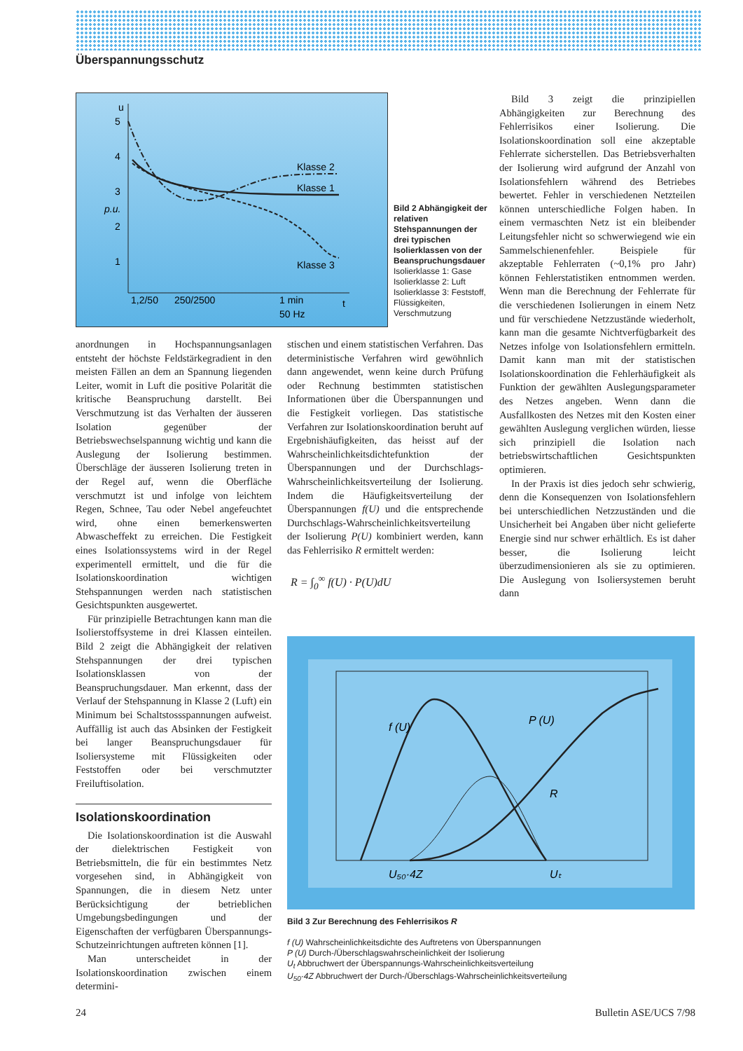Überspannungsschutz
u
5
4
3
p.u.
2
1
Klasse 2
Klasse 1
Klasse 3
1,2/50
250/2500
1 min
50 Hz
t
Bild 2 Abhängigkeit der relativen Stehspannungen der drei typischen Isolierklassen von der Beanspruchungsdauer
Isolierklasse 1: Gase
Isolierklasse 2: Luft
Isolierklasse 3: Feststoff, Flüssigkeiten, Verschmutzung
anordnungen in Hochspannungsanlagen entsteht der höchste Feldstärkegradient in den meisten Fällen an dem an Spannung liegenden Leiter, womit in Luft die positive Polarität die kritische Beanspruchung darstellt. Bei Verschmutzung ist das Verhalten der äusseren Isolation gegenüber der Betriebswechselspannung wichtig und kann die Auslegung der Isolierung bestimmen. Überschläge der äusseren Isolierung treten in der Regel auf, wenn die Oberfläche verschmutzt ist und infolge von leichtem Regen, Schnee, Tau oder Nebel angefeuchtet wird, ohne einen bemerkenswerten Abwascheffekt zu erreichen. Die Festigkeit eines Isolationssystems wird in der Regel experimentell ermittelt, und die für die Isolationskoordination wichtigen Stehspannungen werden nach statistischen Gesichtspunkten ausgewertet.
Für prinzipielle Betrachtungen kann man die Isolierstoffsysteme in drei Klassen einteilen. Bild 2 zeigt die Abhängigkeit der relativen Stehspannungen der drei typischen Isolationsklassen von der Beanspruchungsdauer. Man erkennt, dass der Verlauf der Stehspannung in Klasse 2 (Luft) ein Minimum bei Schaltstossspannungen aufweist. Auffällig ist auch das Absinken der Festigkeit bei langer Beanspruchungsdauer für Isoliersysteme mit Flüssigkeiten oder Feststoffen oder bei verschmutzter Freiluftisolation.
Isolationskoordination
Die Isolationskoordination ist die Auswahl der dielektrischen Festigkeit von Betriebsmitteln, die für ein bestimmtes Netz vorgesehen sind, in Abhängigkeit von Spannungen, die in diesem Netz unter Berücksichtigung der betrieblichen Umgebungsbedingungen und der Eigenschaften der verfügbaren Überspannungs-Schutzeinrichtungen auftreten können [1].
Man unterscheidet in der Isolationskoordination zwischen einem determini-
stischen und einem statistischen Verfahren. Das deterministische Verfahren wird gewöhnlich dann angewendet, wenn keine durch Prüfung oder Rechnung bestimmten statistischen Informationen über die Überspannungen und die Festigkeit vorliegen. Das statistische Verfahren zur Isolationskoordination beruht auf Ergebnishäufigkeiten, das heisst auf der Wahrscheinlichkeitsdichtefunktion der Überspannungen und der Durchschlags-Wahrscheinlichkeitsverteilung der Isolierung. Indem die Häufigkeitsverteilung der Überspannungen f(U) und die entsprechende Durchschlags-Wahrscheinlichkeitsverteilung der Isolierung P(U) kombiniert werden, kann das Fehlerrisiko R ermittelt werden:
R = ∫<sub>0</sub><sup>∞</sup> f(U) · P(U)dU
Bild 3 zeigt die prinzipiellen Abhängigkeiten zur Berechnung des Fehlerrisikos einer Isolierung. Die Isolationskoordination soll eine akzeptable Fehlerrate sicherstellen. Das Betriebsverhalten der Isolierung wird aufgrund der Anzahl von Isolationsfehlern während des Betriebes bewertet. Fehler in verschiedenen Netzteilen können unterschiedliche Folgen haben. In einem vermaschten Netz ist ein bleibender Leitungsfehler nicht so schwerwiegend wie ein Sammelschienenfehler. Beispiele für akzeptable Fehlerraten (~0,1% pro Jahr) können Fehlerstatistiken entnommen werden. Wenn man die Berechnung der Fehlerrate für die verschiedenen Isolierungen in einem Netz und für verschiedene Netzzustände wiederholt, kann man die gesamte Nichtverfügbarkeit des Netzes infolge von Isolationsfehlern ermitteln. Damit kann man mit der statistischen Isolationskoordination die Fehlerhäufigkeit als Funktion der gewählten Auslegungsparameter des Netzes angeben. Wenn dann die Ausfallkosten des Netzes mit den Kosten einer gewählten Auslegung verglichen würden, liesse sich prinzipiell die Isolation nach betriebswirtschaftlichen Gesichtspunkten optimieren.
In der Praxis ist dies jedoch sehr schwierig, denn die Konsequenzen von Isolationsfehlern bei unterschiedlichen Netzzuständen und die Unsicherheit bei Angaben über nicht gelieferte Energie sind nur schwer erhältlich. Es ist daher besser, die Isolierung leicht überzudimensionieren als sie zu optimieren. Die Auslegung von Isoliersystemen beruht dann
f (U)
P (U)
R
U₅₀·4Z
Uₜ
Bild 3 Zur Berechnung des Fehlerrisikos R
f (U) Wahrscheinlichkeitsdichte des Auftretens von Überspannungen
P (U) Durch-/Überschlagswahrscheinlichkeit der Isolierung
U<sub>t</sub> Abbruchwert der Überspannungs-Wahrscheinlichkeitsverteilung
U<sub>50</sub>·4Z Abbruchwert der Durch-/Überschlags-Wahrscheinlichkeitsverteilung
24 Bulletin ASE/UCS 7/98